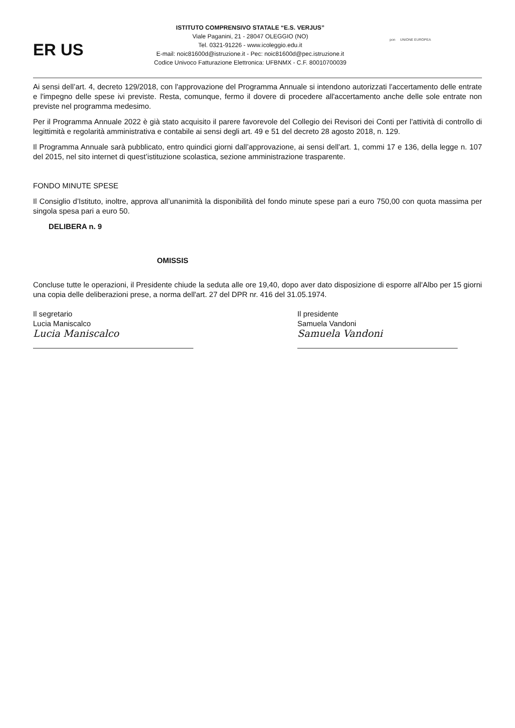ER US
ISTITUTO COMPRENSIVO STATALE “E.S. VERJUS”
Viale Paganini, 21 - 28047 OLEGGIO (NO)
Tel. 0321-91226 - www.icoleggio.edu.it
E-mail: noic81600d@istruzione.it - Pec: noic81600d@pec.istruzione.it
Codice Univoco Fatturazione Elettronica: UFBNMX - C.F. 80010700039
pon UNIONE EUROPEA
Ai sensi dell’art. 4, decreto 129/2018, con l'approvazione del Programma Annuale si intendono autorizzati l'accertamento delle entrate e l'impegno delle spese ivi previste. Resta, comunque, fermo il dovere di procedere all'accertamento anche delle sole entrate non previste nel programma medesimo.
Per il Programma Annuale 2022 è già stato acquisito il parere favorevole del Collegio dei Revisori dei Conti per l’attività di controllo di legittimità e regolarità amministrativa e contabile ai sensi degli art. 49 e 51 del decreto 28 agosto 2018, n. 129.
Il Programma Annuale sarà pubblicato, entro quindici giorni dall’approvazione, ai sensi dell’art. 1, commi 17 e 136, della legge n. 107 del 2015, nel sito internet di quest’istituzione scolastica, sezione amministrazione trasparente.
FONDO MINUTE SPESE
Il Consiglio d’Istituto, inoltre, approva all’unanimità la disponibilità del fondo minute spese pari a euro 750,00 con quota massima per singola spesa pari a euro 50.
DELIBERA n. 9
OMISSIS
Concluse tutte le operazioni, il Presidente chiude la seduta alle ore 19,40, dopo aver dato disposizione di esporre all'Albo per 15 giorni una copia delle deliberazioni prese, a norma dell'art. 27 del DPR nr. 416 del 31.05.1974.
Il segretario
Lucia Maniscalco
Lucia Maniscalco
Il presidente
Samuela Vandoni
Samuela Vandoni